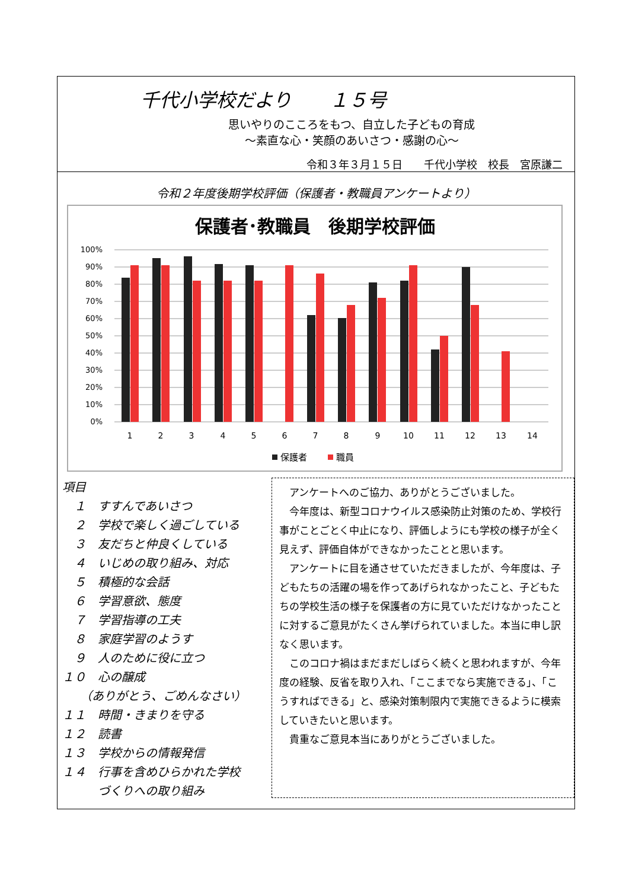千代小学校だより　　１５号
思いやりのこころをもつ、自立した子どもの育成
～素直な心・笑顔のあいさつ・感謝の心～
令和３年３月１５日　　千代小学校　校長　宮原謙二
令和２年度後期学校評価（保護者・教職員アンケートより）
保護者･教職員　後期学校評価
100%
90%
80%
70%
60%
50%
40%
30%
20%
10%
0%
1
2
3
4
5
6
7
8
9
10
11
12
13
14
保護者
職員
項目
　１　すすんであいさつ
　２　学校で楽しく過ごしている
　３　友だちと仲良くしている
　４　いじめの取り組み、対応
　５　積極的な会話
　６　学習意欲、態度
　７　学習指導の工夫
　８　家庭学習のようす
　９　人のために役に立つ
１０　心の醸成
　　（ありがとう、ごめんなさい）
１１　時間・きまりを守る
１２　読書
１３　学校からの情報発信
１４　行事を含めひらかれた学校
　　　づくりへの取り組み
アンケートへのご協力、ありがとうございました。
今年度は、新型コロナウイルス感染防止対策のため、学校行事がことごとく中止になり、評価しようにも学校の様子が全く見えず、評価自体ができなかったことと思います。
アンケートに目を通させていただきましたが、今年度は、子どもたちの活躍の場を作ってあげられなかったこと、子どもたちの学校生活の様子を保護者の方に見ていただけなかったことに対するご意見がたくさん挙げられていました。本当に申し訳なく思います。
このコロナ禍はまだまだしばらく続くと思われますが、今年度の経験、反省を取り入れ、「ここまでなら実施できる」、「こうすればできる」と、感染対策制限内で実施できるように模索していきたいと思います。
貴重なご意見本当にありがとうございました。